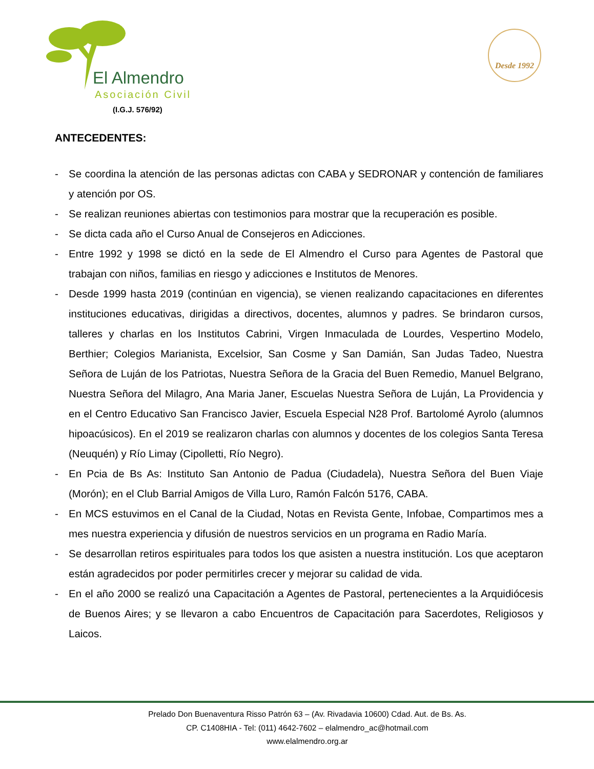El Almendro
Asociación Civil
(I.G.J. 576/92)
Desde 1992
ANTECEDENTES:
- Se coordina la atención de las personas adictas con CABA y SEDRONAR y contención de familiares y atención por OS.
- Se realizan reuniones abiertas con testimonios para mostrar que la recuperación es posible.
- Se dicta cada año el Curso Anual de Consejeros en Adicciones.
- Entre 1992 y 1998 se dictó en la sede de El Almendro el Curso para Agentes de Pastoral que trabajan con niños, familias en riesgo y adicciones e Institutos de Menores.
- Desde 1999 hasta 2019 (continúan en vigencia), se vienen realizando capacitaciones en diferentes instituciones educativas, dirigidas a directivos, docentes, alumnos y padres. Se brindaron cursos, talleres y charlas en los Institutos Cabrini, Virgen Inmaculada de Lourdes, Vespertino Modelo, Berthier; Colegios Marianista, Excelsior, San Cosme y San Damián, San Judas Tadeo, Nuestra Señora de Luján de los Patriotas, Nuestra Señora de la Gracia del Buen Remedio, Manuel Belgrano, Nuestra Señora del Milagro, Ana Maria Janer, Escuelas Nuestra Señora de Luján, La Providencia y en el Centro Educativo San Francisco Javier, Escuela Especial N28 Prof. Bartolomé Ayrolo (alumnos hipoacúsicos). En el 2019 se realizaron charlas con alumnos y docentes de los colegios Santa Teresa (Neuquén) y Río Limay (Cipolletti, Río Negro).
- En Pcia de Bs As: Instituto San Antonio de Padua (Ciudadela), Nuestra Señora del Buen Viaje (Morón); en el Club Barrial Amigos de Villa Luro, Ramón Falcón 5176, CABA.
- En MCS estuvimos en el Canal de la Ciudad, Notas en Revista Gente, Infobae, Compartimos mes a mes nuestra experiencia y difusión de nuestros servicios en un programa en Radio María.
- Se desarrollan retiros espirituales para todos los que asisten a nuestra institución. Los que aceptaron están agradecidos por poder permitirles crecer y mejorar su calidad de vida.
- En el año 2000 se realizó una Capacitación a Agentes de Pastoral, pertenecientes a la Arquidiócesis de Buenos Aires; y se llevaron a cabo Encuentros de Capacitación para Sacerdotes, Religiosos y Laicos.
Prelado Don Buenaventura Risso Patrón 63 – (Av. Rivadavia 10600) Cdad. Aut. de Bs. As.
CP. C1408HIA - Tel: (011) 4642-7602 – elalmendro_ac@hotmail.com
www.elalmendro.org.ar